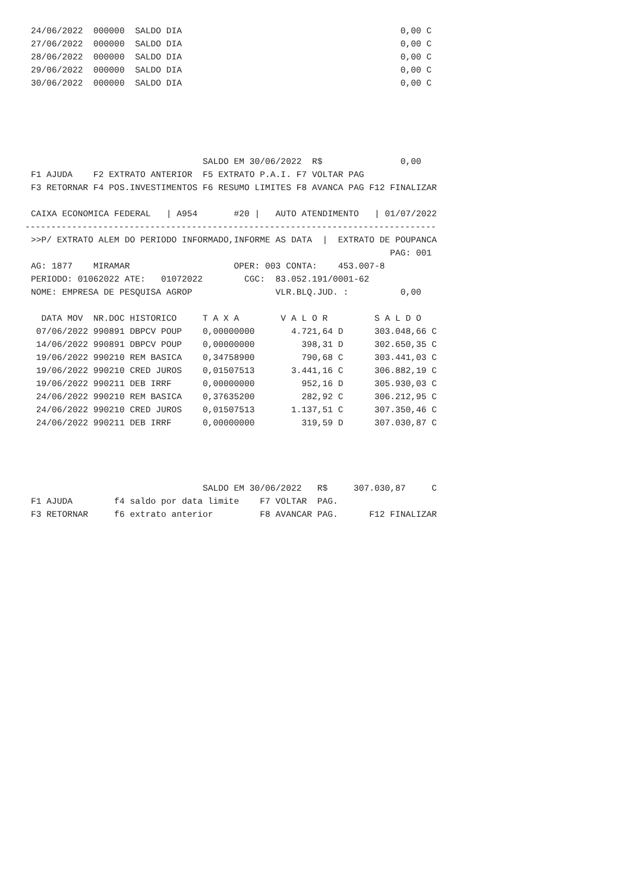24/06/2022  000000  SALDO DIA                                          0,00 C
27/06/2022  000000  SALDO DIA                                          0,00 C
28/06/2022  000000  SALDO DIA                                          0,00 C
29/06/2022  000000  SALDO DIA                                          0,00 C
30/06/2022  000000  SALDO DIA                                          0,00 C
                                 SALDO EM 30/06/2022  R$               0,00
F1 AJUDA    F2 EXTRATO ANTERIOR  F5 EXTRATO P.A.I. F7 VOLTAR PAG
F3 RETORNAR F4 POS.INVESTIMENTOS F6 RESUMO LIMITES F8 AVANCA PAG F12 FINALIZAR

CAIXA ECONOMICA FEDERAL   | A954       #20 |   AUTO ATENDIMENTO   | 01/07/2022
-------------------------------------------------------------------------------
>>P/ EXTRATO ALEM DO PERIODO INFORMADO,INFORME AS DATA  |  EXTRATO DE POUPANCA
                                                                     PAG: 001
AG: 1877    MIRAMAR                    OPER: 003 CONTA:    453.007-8
PERIODO: 01062022 ATE:   01072022        CGC:  83.052.191/0001-62
NOME: EMPRESA DE PESQUISA AGROP                VLR.BLQ.JUD. :          0,00

  DATA MOV  NR.DOC HISTORICO     T A X A        V A L O R         S A L D O
 07/06/2022 990891 DBPCV POUP    0,00000000       4.721,64 D      303.048,66 C
 14/06/2022 990891 DBPCV POUP    0,00000000         398,31 D      302.650,35 C
 19/06/2022 990210 REM BASICA    0,34758900         790,68 C      303.441,03 C
 19/06/2022 990210 CRED JUROS    0,01507513       3.441,16 C      306.882,19 C
 19/06/2022 990211 DEB IRRF      0,00000000         952,16 D      305.930,03 C
 24/06/2022 990210 REM BASICA    0,37635200         282,92 C      306.212,95 C
 24/06/2022 990210 CRED JUROS    0,01507513       1.137,51 C      307.350,46 C
 24/06/2022 990211 DEB IRRF      0,00000000         319,59 D      307.030,87 C
                                 SALDO EM 30/06/2022   R$     307.030,87     C
F1 AJUDA        f4 saldo por data limite    F7 VOLTAR  PAG.
F3 RETORNAR     f6 extrato anterior         F8 AVANCAR PAG.      F12 FINALIZAR